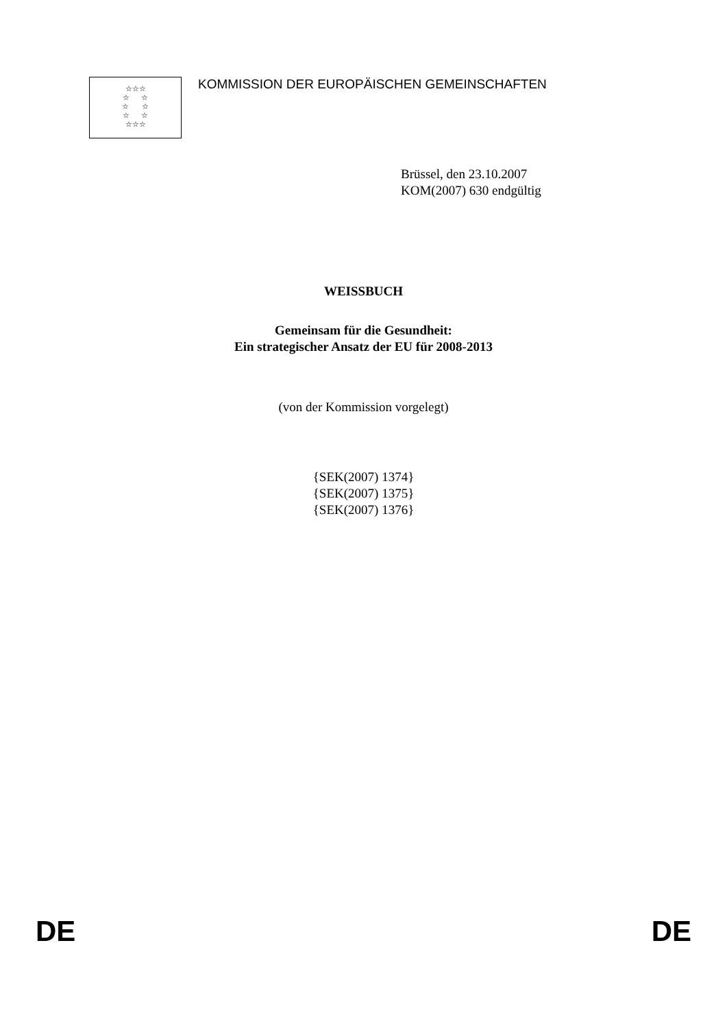☆☆☆
☆ ☆
☆ ☆
☆ ☆
☆☆☆
KOMMISSION DER EUROPÄISCHEN GEMEINSCHAFTEN
Brüssel, den 23.10.2007
KOM(2007) 630 endgültig
WEISSBUCH
Gemeinsam für die Gesundheit:
Ein strategischer Ansatz der EU für 2008-2013
(von der Kommission vorgelegt)
{SEK(2007) 1374}
{SEK(2007) 1375}
{SEK(2007) 1376}
DE DE